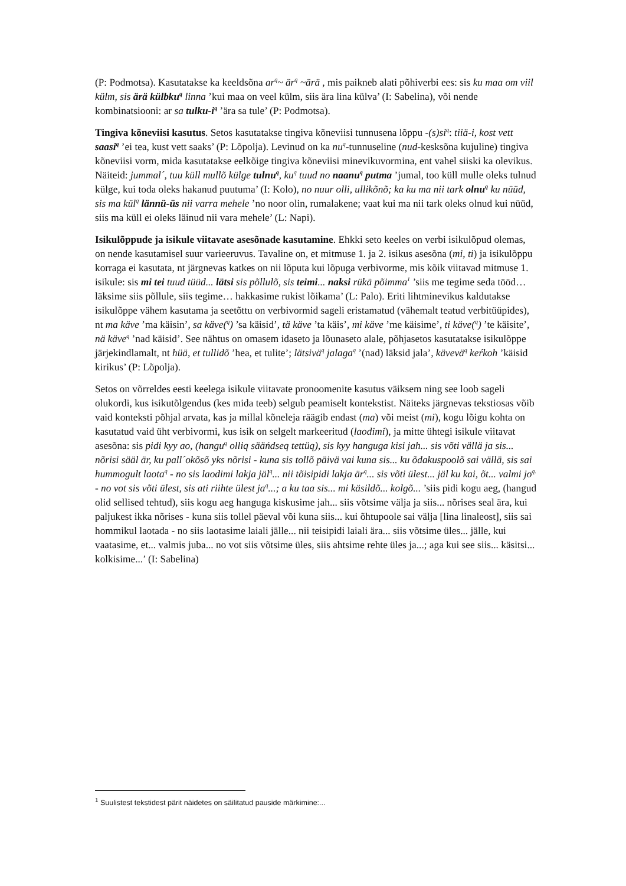(P: Podmotsa). Kasutatakse ka keeldsõna ar<sup>q</sup>~ är<sup>q</sup> ~ärä , mis paikneb alati põhiverbi ees: sis ku maa om viil külm, sis ärä külbku<sup>q</sup> linna ’kui maa on veel külm, siis ära lina külva’ (I: Sabelina), või nende kombinatsiooni: ar sa tulku-i<sup>q</sup> ’ära sa tule’ (P: Podmotsa).
Tingiva kõneviisi kasutus. Setos kasutatakse tingiva kõneviisi tunnusena lõppu -(s)si<sup>q</sup>: tiiä-i, kost vett saasi<sup>q</sup> ’ei tea, kust vett saaks’ (P: Lõpolja). Levinud on ka nu<sup>q</sup>-tunnuseline (nud-kesksõna kujuline) tingiva kõneviisi vorm, mida kasutatakse eelkõige tingiva kõneviisi minevikuvormina, ent vahel siiski ka olevikus. Näiteid: jummal´, tuu küll mullõ külge tulnu<sup>q</sup>, ku<sup>q</sup> tuud no naanu<sup>q</sup> putma ’jumal, too küll mulle oleks tulnud külge, kui toda oleks hakanud puutuma’ (I: Kolo), no nuur olli, ullikõnõ; ka ku ma nii tark olnu<sup>q</sup> ku nüüd, sis ma kül<sup>q</sup> lännü-üs nii varra mehele ’no noor olin, rumalakene; vaat kui ma nii tark oleks olnud kui nüüd, siis ma küll ei oleks läinud nii vara mehele’ (L: Napi).
Isikulõppude ja isikule viitavate asesõnade kasutamine. Ehkki seto keeles on verbi isikulõpud olemas, on nende kasutamisel suur varieeruvus. Tavaline on, et mitmuse 1. ja 2. isikus asesõna (mi, ti) ja isikulõppu korraga ei kasutata, nt järgnevas katkes on nii lõputa kui lõpuga verbivorme, mis kõik viitavad mitmuse 1. isikule: sis mi tei tuud tüüd... lätsi sis põllulõ, sis teimi... naksi rükä põimma<sup>1</sup> ’siis me tegime seda tööd… läksime siis põllule, siis tegime… hakkasime rukist lõikama’ (L: Palo). Eriti lihtminevikus kaldutakse isikulõppe vähem kasutama ja seetõttu on verbivormid sageli eristamatud (vähemalt teatud verbitüüpides), nt ma käve ’ma käisin’, sa käve(<sup>q</sup>) ’sa käisid’, tä käve ’ta käis’, mi käve ’me käisime’, ti käve(<sup>q</sup>) ’te käisite’, nä käve<sup>q</sup> ’nad käisid’. See nähtus on omasem idaseto ja lõunaseto alale, põhjasetos kasutatakse isikulõppe järjekindlamalt, nt hüä, et tullidõ ’hea, et tulite’; lätsivä<sup>q</sup> jalaga<sup>q</sup> ’(nad) läksid jala’, kävevä<sup>q</sup> keŕkoh ’käisid kirikus’ (P: Lõpolja).
Setos on võrreldes eesti keelega isikule viitavate pronoomenite kasutus väiksem ning see loob sageli olukordi, kus isikutõlgendus (kes mida teeb) selgub peamiselt kontekstist. Näiteks järgnevas tekstiosas võib vaid konteksti põhjal arvata, kas ja millal kõneleja räägib endast (ma) või meist (mi), kogu lõigu kohta on kasutatud vaid üht verbivormi, kus isik on selgelt markeeritud (laodimi), ja mitte ühtegi isikule viitavat asesõna: sis pidi kyy ao, (hangu<sup>q</sup> olliq sääńdseq tettüq), sis kyy hanguga kisi jah... sis võti vällä ja sis... nõrisi sääl är, ku pall´okõsõ yks nõrisi - kuna sis tollõ päivä vai kuna sis... ku õdakuspoolõ sai vällä, sis sai hummogult laota<sup>q</sup> - no sis laodimi lakja jäl<sup>q</sup>... nii tõisipidi lakja är<sup>q</sup>... sis võti ülest... jäl ku kai, õt... valmi jo<sup>q.</sup> - no vot sis võti ülest, sis ati riihte ülest ja<sup>q</sup>...; a ku taa sis... mi käsildõ... kolgõ... ’siis pidi kogu aeg, (hangud olid sellised tehtud), siis kogu aeg hanguga kiskusime jah... siis võtsime välja ja siis... nõrises seal ära, kui paljukest ikka nõrises - kuna siis tollel päeval või kuna siis... kui õhtupoole sai välja [lina linaleost], siis sai hommikul laotada - no siis laotasime laiali jälle... nii teisipidi laiali ära... siis võtsime üles... jälle, kui vaatasime, et... valmis juba... no vot siis võtsime üles, siis ahtsime rehte üles ja...; aga kui see siis... käsitsi... kolkisime...’ (I: Sabelina)
<sup>1</sup> Suulistest tekstidest pärit näidetes on säilitatud pauside märkimine:...